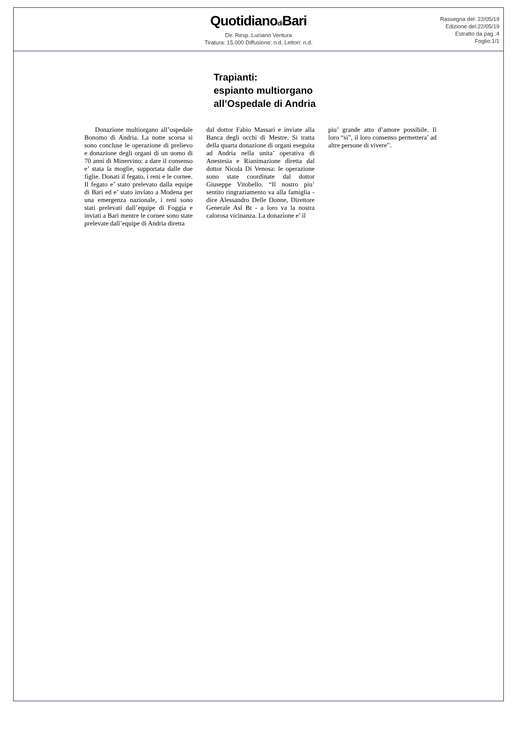Quotidianodi Bari
Dir. Resp.:Luciano Ventura
Tiratura: 15.000 Diffusione: n.d. Lettori: n.d.
Rassegna del: 22/05/19
Edizione del:22/05/19
Estratto da pag.:4
Foglio:1/1
Trapianti:
espianto multiorgano
all’Ospedale di Andria
Donazione multiorgano all’ospedale Bonomo di Andria. La notte scorsa si sono concluse le operazione di prelievo e donazione degli organi di un uomo di 70 anni di Minervino: a dare il consenso e’ stata la moglie, supportata dalle due figlie. Donati il fegato, i reni e le cornee. Il fegato e’ stato prelevato dalla equipe di Bari ed e’ stato inviato a Modena per una emergenza nazionale, i reni sono stati prelevati dall’equipe di Foggia e inviati a Bari mentre le cornee sono state prelevate dall’equipe di Andria diretta
dal dottor Fabio Massari e inviate alla Banca degli occhi di Mestre. Si tratta della quarta donazione di organi eseguita ad Andria nella unita’ operativa di Anestesia e Rianimazione diretta dal dottor Nicola Di Venosa: le operazione sono state coordinate dal dottor Giuseppe Vitobello. “Il nostro piu’ sentito ringraziamento va alla famiglia - dice Alessandro Delle Donne, Direttore Generale Asl Bt - a loro va la nostra calorosa vicinanza. La donazione e’ il
piu’ grande atto d’amore possibile. Il loro “si”, il loro consenso permettera’ ad altre persone di vivere”.